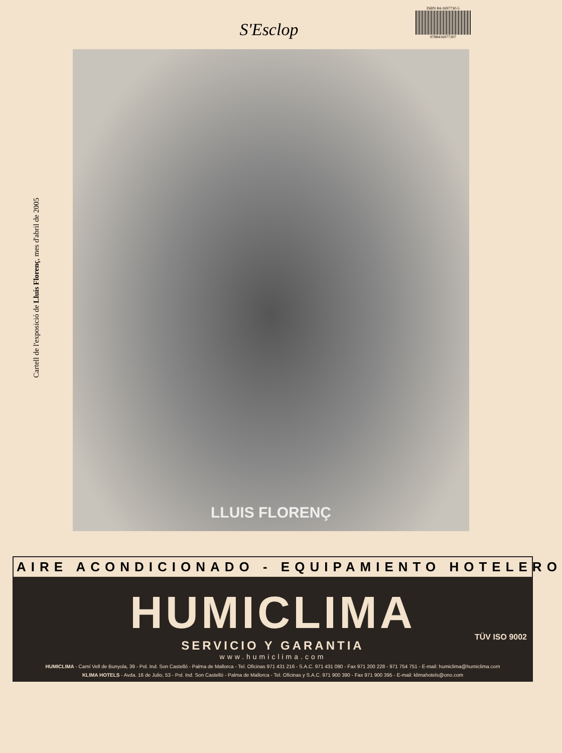ISBN 84-1697730-5
9788416977307
S'Esclop
Cartell de l'exposició de Lluís Florenç, mes d'abril de 2005
LLUIS FLORENÇ
AIRE ACONDICIONADO - EQUIPAMIENTO HOTELERO
HUMICLIMA
SERVICIO Y GARANTIA
TÜV ISO 9002
www.humiclima.com
HUMICLIMA - Camí Vell de Bunyola, 39 - Pol. Ind. Son Castelló - Palma de Mallorca - Tel. Oficinas 971 431 216 - S.A.C. 971 431 090 - Fax 971 200 228 - 971 754 751 - E-mail: humiclima@humiclima.com
KLIMA HOTELS - Avda. 16 de Julio, 53 - Pol. Ind. Son Castelló - Palma de Mallorca - Tel. Oficinas y S.A.C. 971 900 390 - Fax 971 900 395 - E-mail: klimahotels@ono.com